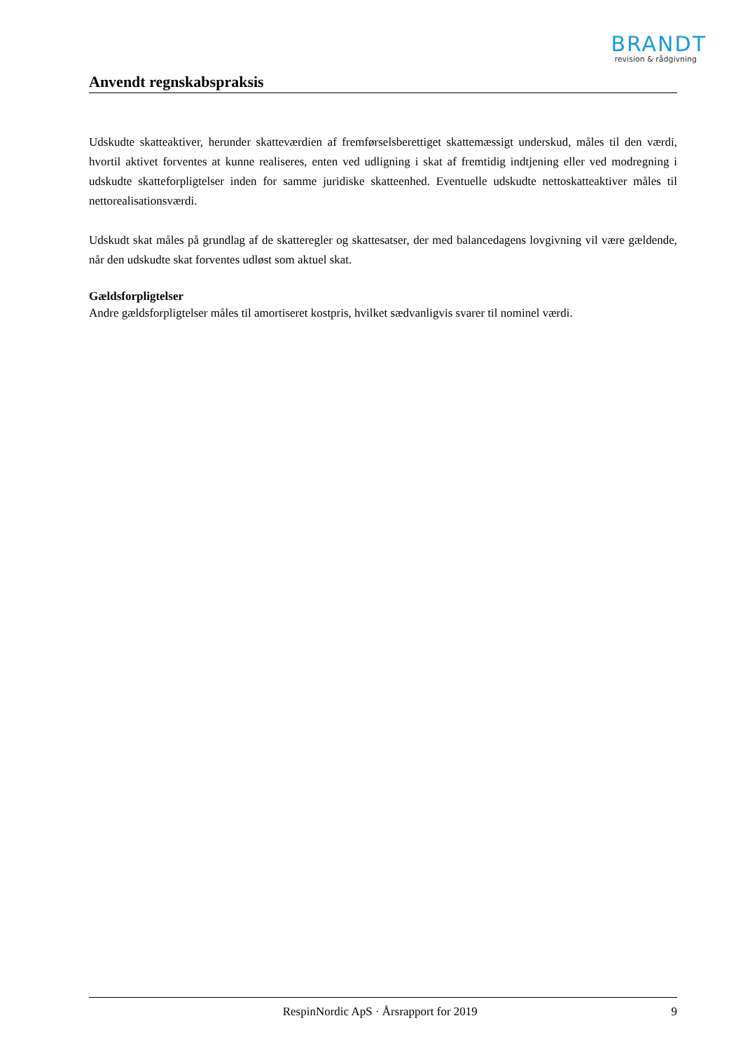BRANDT
revision & rådgivning
Anvendt regnskabspraksis
Udskudte skatteaktiver, herunder skatteværdien af fremførselsberettiget skattemæssigt underskud, måles til den værdi, hvortil aktivet forventes at kunne realiseres, enten ved udligning i skat af fremtidig indtjening eller ved modregning i udskudte skatteforpligtelser inden for samme juridiske skatteenhed. Eventuelle udskudte nettoskatteaktiver måles til nettorealisationsværdi.
Udskudt skat måles på grundlag af de skatteregler og skattesatser, der med balancedagens lovgivning vil være gældende, når den udskudte skat forventes udløst som aktuel skat.
Gældsforpligtelser
Andre gældsforpligtelser måles til amortiseret kostpris, hvilket sædvanligvis svarer til nominel værdi.
RespinNordic ApS · Årsrapport for 2019 9